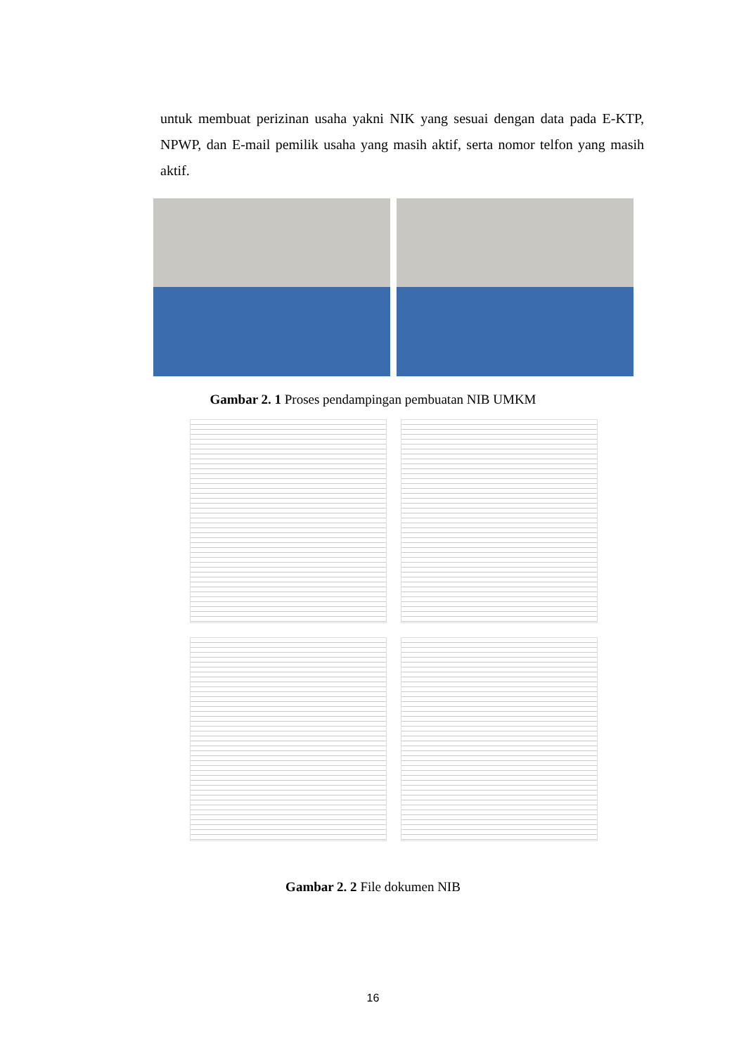untuk membuat perizinan usaha yakni NIK yang sesuai dengan data pada E-KTP, NPWP, dan E-mail pemilik usaha yang masih aktif, serta nomor telfon yang masih aktif.
Gambar 2. 1 Proses pendampingan pembuatan NIB UMKM
Gambar 2. 2 File dokumen NIB
16